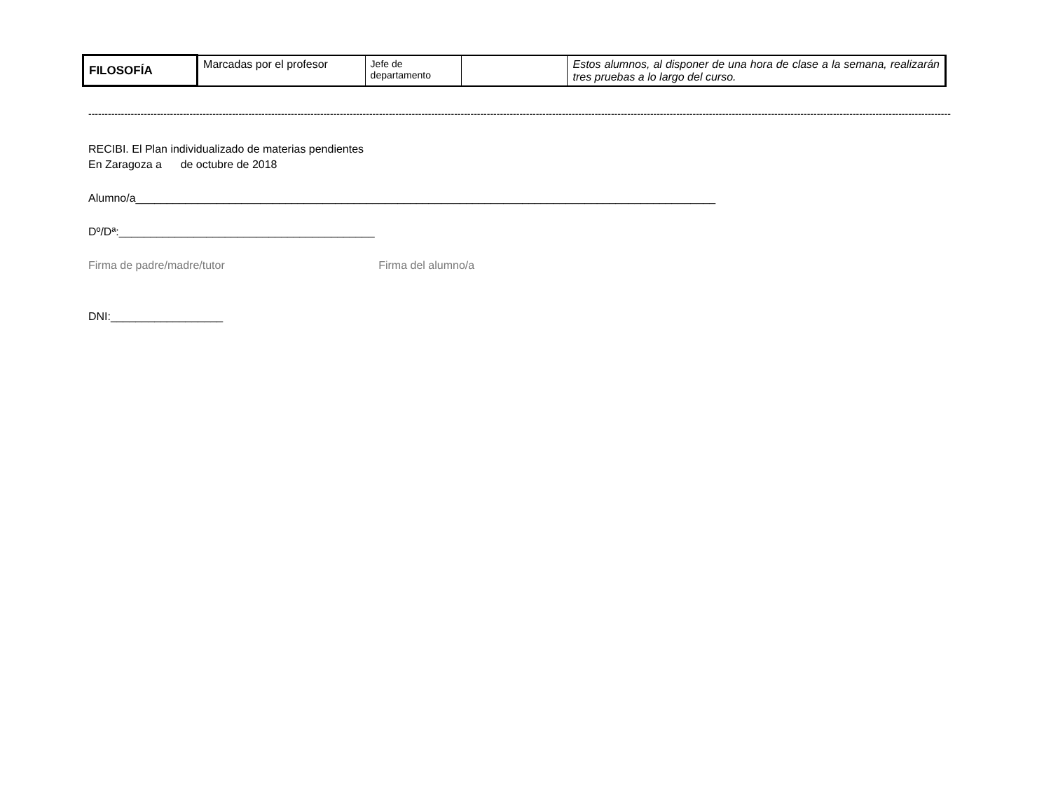| FILOSOFÍA | Marcadas por el profesor | Jefe de departamento | | Estos alumnos, al disponer de una hora de clase a la semana, realizarán tres pruebas a lo largo del curso. |
------------------------------------------------------------------------------------------------------------------------------------------------------------------------------------------------------------------------------------------------------------------------
RECIBI. El Plan individualizado de materias pendientes
En Zaragoza a de octubre de 2018
Alumno/a_____________________________________________________________________________________________
Dº/Dª:_________________________________________
Firma de padre/madre/tutor Firma del alumno/a
DNI:__________________